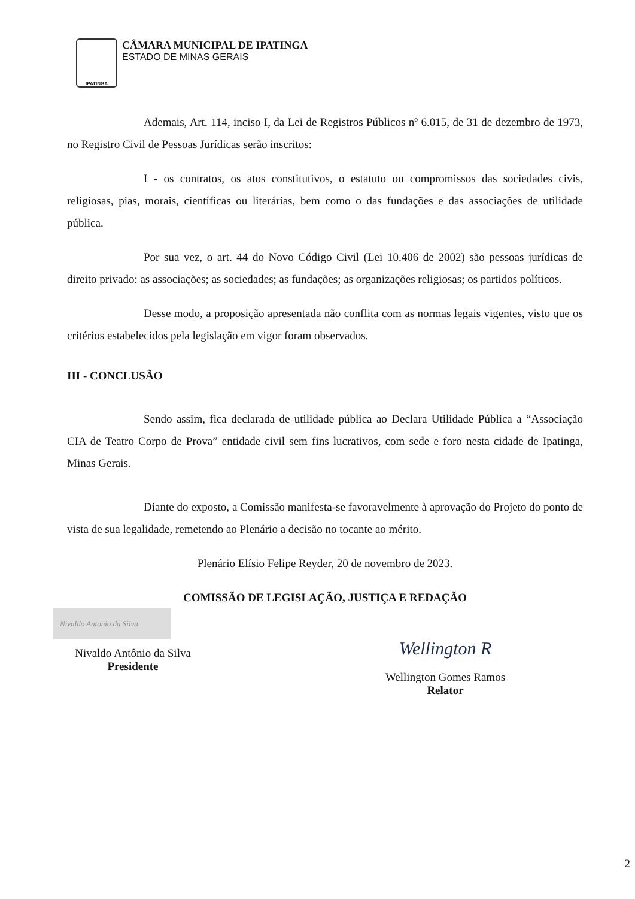IPATINGA
CÂMARA MUNICIPAL DE IPATINGA
ESTADO DE MINAS GERAIS
Ademais, Art. 114, inciso I, da Lei de Registros Públicos nº 6.015, de 31 de dezembro de 1973, no Registro Civil de Pessoas Jurídicas serão inscritos:
I - os contratos, os atos constitutivos, o estatuto ou compromissos das sociedades civis, religiosas, pias, morais, científicas ou literárias, bem como o das fundações e das associações de utilidade pública.
Por sua vez, o art. 44 do Novo Código Civil (Lei 10.406 de 2002) são pessoas jurídicas de direito privado: as associações; as sociedades; as fundações; as organizações religiosas; os partidos políticos.
Desse modo, a proposição apresentada não conflita com as normas legais vigentes, visto que os critérios estabelecidos pela legislação em vigor foram observados.
III - CONCLUSÃO
Sendo assim, fica declarada de utilidade pública ao Declara Utilidade Pública a “Associação CIA de Teatro Corpo de Prova” entidade civil sem fins lucrativos, com sede e foro nesta cidade de Ipatinga, Minas Gerais.
Diante do exposto, a Comissão manifesta-se favoravelmente à aprovação do Projeto do ponto de vista de sua legalidade, remetendo ao Plenário a decisão no tocante ao mérito.
Plenário Elísio Felipe Reyder, 20 de novembro de 2023.
COMISSÃO DE LEGISLAÇÃO, JUSTIÇA E REDAÇÃO
Nivaldo Antonio da Silva
Nivaldo Antônio da Silva
Presidente
Wellington R
Wellington Gomes Ramos
Relator
2